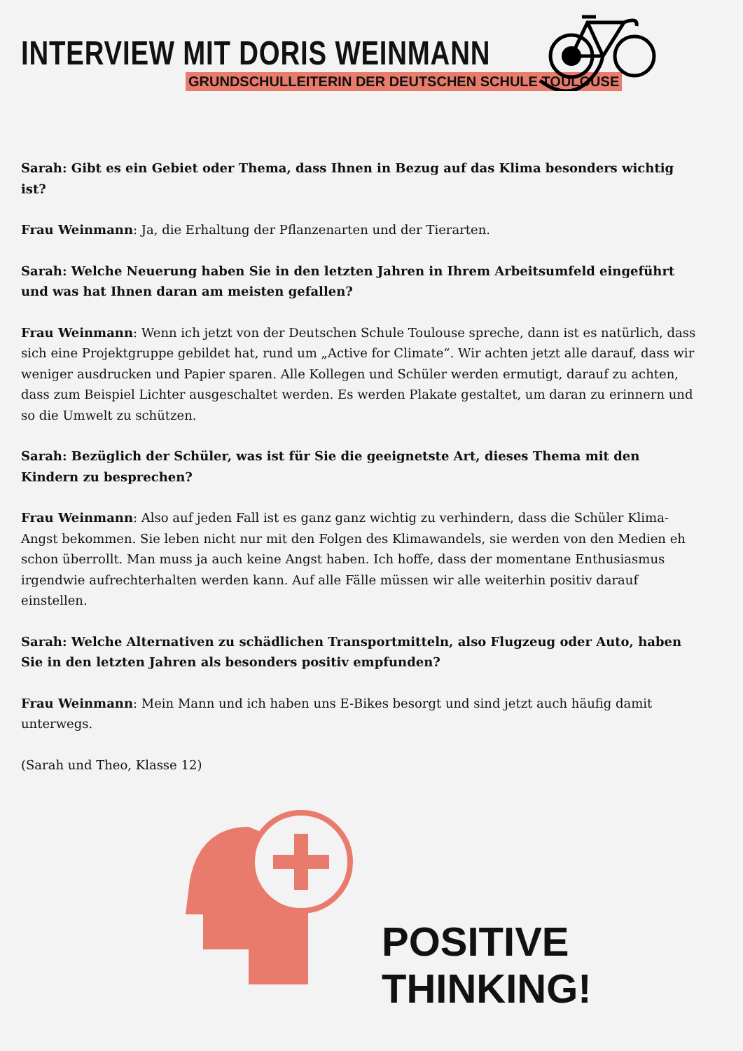INTERVIEW MIT DORIS WEINMANN
GRUNDSCHULLEITERIN DER DEUTSCHEN SCHULE TOULOUSE
Sarah: Gibt es ein Gebiet oder Thema, dass Ihnen in Bezug auf das Klima besonders wichtig ist?
Frau Weinmann: Ja, die Erhaltung der Pflanzenarten und der Tierarten.
Sarah: Welche Neuerung haben Sie in den letzten Jahren in Ihrem Arbeitsumfeld eingeführt und was hat Ihnen daran am meisten gefallen?
Frau Weinmann: Wenn ich jetzt von der Deutschen Schule Toulouse spreche, dann ist es natürlich, dass sich eine Projektgruppe gebildet hat, rund um „Active for Climate“. Wir achten jetzt alle darauf, dass wir weniger ausdrucken und Papier sparen. Alle Kollegen und Schüler werden ermutigt, darauf zu achten, dass zum Beispiel Lichter ausgeschaltet werden. Es werden Plakate gestaltet, um daran zu erinnern und so die Umwelt zu schützen.
Sarah: Bezüglich der Schüler, was ist für Sie die geeignetste Art, dieses Thema mit den Kindern zu besprechen?
Frau Weinmann: Also auf jeden Fall ist es ganz ganz wichtig zu verhindern, dass die Schüler Klima-Angst bekommen. Sie leben nicht nur mit den Folgen des Klimawandels, sie werden von den Medien eh schon überrollt. Man muss ja auch keine Angst haben. Ich hoffe, dass der momentane Enthusiasmus irgendwie aufrechterhalten werden kann. Auf alle Fälle müssen wir alle weiterhin positiv darauf einstellen.
Sarah: Welche Alternativen zu schädlichen Transportmitteln, also Flugzeug oder Auto, haben Sie in den letzten Jahren als besonders positiv empfunden?
Frau Weinmann: Mein Mann und ich haben uns E-Bikes besorgt und sind jetzt auch häufig damit unterwegs.
(Sarah und Theo, Klasse 12)
POSITIVE THINKING!